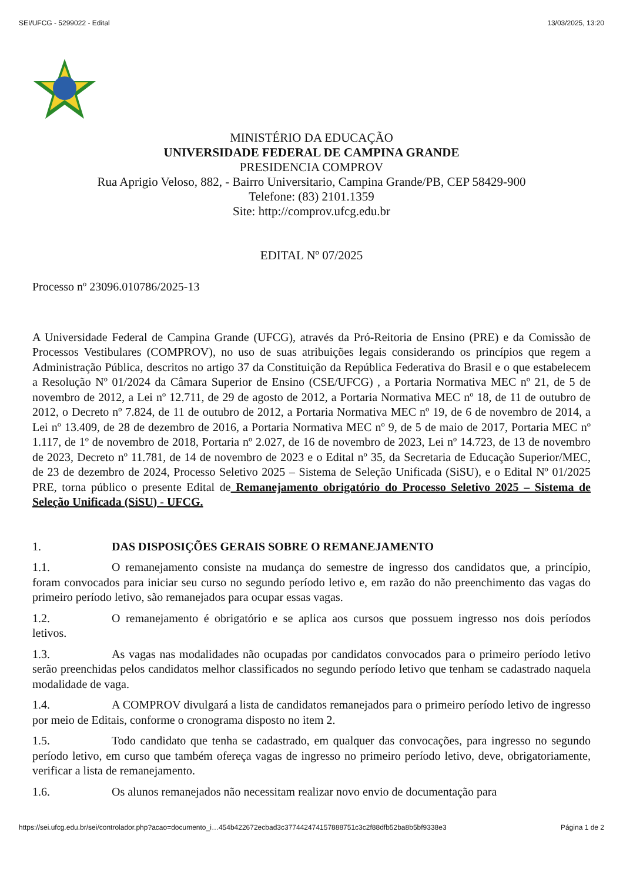SEI/UFCG - 5299022 - Edital 13/03/2025, 13:20
MINISTÉRIO DA EDUCAÇÃO
UNIVERSIDADE FEDERAL DE CAMPINA GRANDE
PRESIDENCIA COMPROV
Rua Aprigio Veloso, 882, - Bairro Universitario, Campina Grande/PB, CEP 58429-900
Telefone: (83) 2101.1359
Site: http://comprov.ufcg.edu.br
EDITAL Nº 07/2025
Processo nº 23096.010786/2025-13
A Universidade Federal de Campina Grande (UFCG), através da Pró-Reitoria de Ensino (PRE) e da Comissão de Processos Vestibulares (COMPROV), no uso de suas atribuições legais considerando os princípios que regem a Administração Pública, descritos no artigo 37 da Constituição da República Federativa do Brasil e o que estabelecem a Resolução Nº 01/2024 da Câmara Superior de Ensino (CSE/UFCG) , a Portaria Normativa MEC nº 21, de 5 de novembro de 2012, a Lei nº 12.711, de 29 de agosto de 2012, a Portaria Normativa MEC nº 18, de 11 de outubro de 2012, o Decreto nº 7.824, de 11 de outubro de 2012, a Portaria Normativa MEC nº 19, de 6 de novembro de 2014, a Lei nº 13.409, de 28 de dezembro de 2016, a Portaria Normativa MEC nº 9, de 5 de maio de 2017, Portaria MEC nº 1.117, de 1º de novembro de 2018, Portaria nº 2.027, de 16 de novembro de 2023, Lei nº 14.723, de 13 de novembro de 2023, Decreto nº 11.781, de 14 de novembro de 2023 e o Edital nº 35, da Secretaria de Educação Superior/MEC, de 23 de dezembro de 2024, Processo Seletivo 2025 – Sistema de Seleção Unificada (SiSU), e o Edital Nº 01/2025 PRE, torna público o presente Edital de Remanejamento obrigatório do Processo Seletivo 2025 – Sistema de Seleção Unificada (SiSU) - UFCG.
1. DAS DISPOSIÇÕES GERAIS SOBRE O REMANEJAMENTO
1.1. O remanejamento consiste na mudança do semestre de ingresso dos candidatos que, a princípio, foram convocados para iniciar seu curso no segundo período letivo e, em razão do não preenchimento das vagas do primeiro período letivo, são remanejados para ocupar essas vagas.
1.2. O remanejamento é obrigatório e se aplica aos cursos que possuem ingresso nos dois períodos letivos.
1.3. As vagas nas modalidades não ocupadas por candidatos convocados para o primeiro período letivo serão preenchidas pelos candidatos melhor classificados no segundo período letivo que tenham se cadastrado naquela modalidade de vaga.
1.4. A COMPROV divulgará a lista de candidatos remanejados para o primeiro período letivo de ingresso por meio de Editais, conforme o cronograma disposto no item 2.
1.5. Todo candidato que tenha se cadastrado, em qualquer das convocações, para ingresso no segundo período letivo, em curso que também ofereça vagas de ingresso no primeiro período letivo, deve, obrigatoriamente, verificar a lista de remanejamento.
1.6. Os alunos remanejados não necessitam realizar novo envio de documentação para
https://sei.ufcg.edu.br/sei/controlador.php?acao=documento_i…454b422672ecbad3c377442474157888751c3c2f88dfb52ba8b5bf9338e3 Página 1 de 2